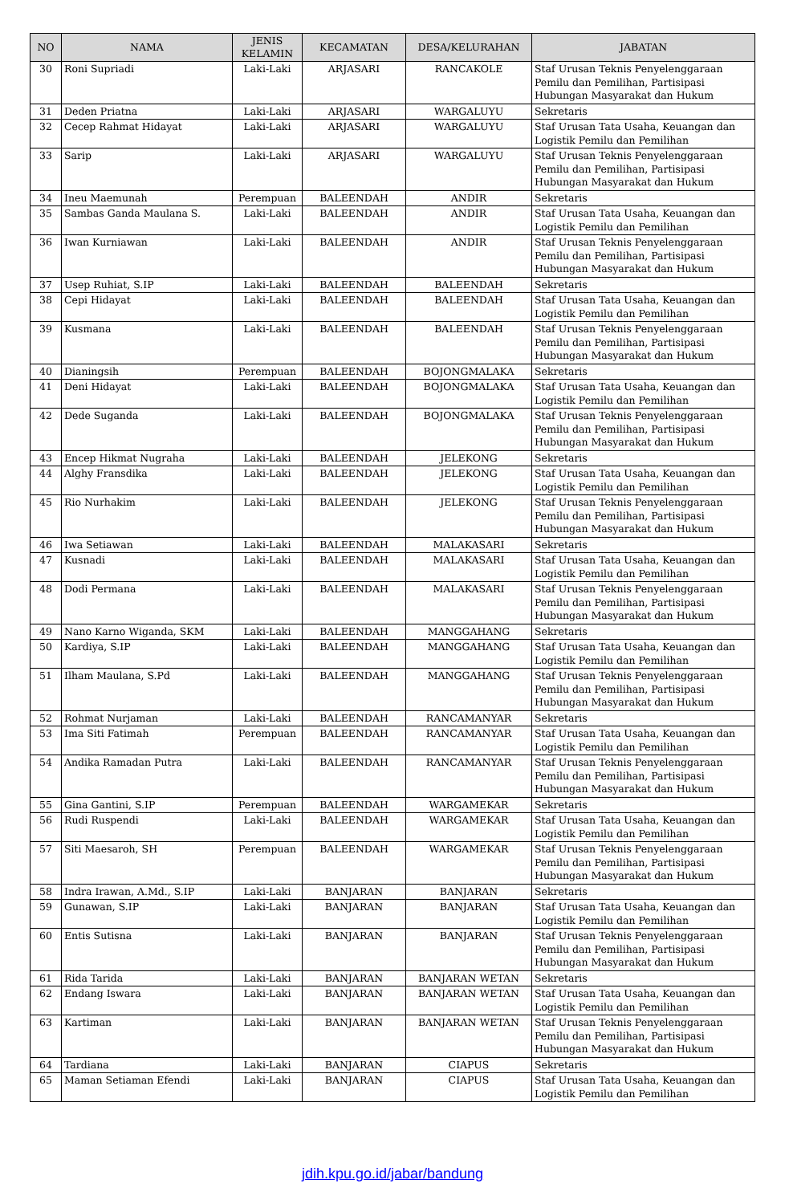| NO | NAMA | JENIS KELAMIN | KECAMATAN | DESA/KELURAHAN | JABATAN |
| --- | --- | --- | --- | --- | --- |
| 30 | Roni Supriadi | Laki-Laki | ARJASARI | RANCAKOLE | Staf Urusan Teknis Penyelenggaraan Pemilu dan Pemilihan, Partisipasi Hubungan Masyarakat dan Hukum |
| 31 | Deden Priatna | Laki-Laki | ARJASARI | WARGALUYU | Sekretaris |
| 32 | Cecep Rahmat Hidayat | Laki-Laki | ARJASARI | WARGALUYU | Staf Urusan Tata Usaha, Keuangan dan Logistik Pemilu dan Pemilihan |
| 33 | Sarip | Laki-Laki | ARJASARI | WARGALUYU | Staf Urusan Teknis Penyelenggaraan Pemilu dan Pemilihan, Partisipasi Hubungan Masyarakat dan Hukum |
| 34 | Ineu Maemunah | Perempuan | BALEENDAH | ANDIR | Sekretaris |
| 35 | Sambas Ganda Maulana S. | Laki-Laki | BALEENDAH | ANDIR | Staf Urusan Tata Usaha, Keuangan dan Logistik Pemilu dan Pemilihan |
| 36 | Iwan Kurniawan | Laki-Laki | BALEENDAH | ANDIR | Staf Urusan Teknis Penyelenggaraan Pemilu dan Pemilihan, Partisipasi Hubungan Masyarakat dan Hukum |
| 37 | Usep Ruhiat, S.IP | Laki-Laki | BALEENDAH | BALEENDAH | Sekretaris |
| 38 | Cepi Hidayat | Laki-Laki | BALEENDAH | BALEENDAH | Staf Urusan Tata Usaha, Keuangan dan Logistik Pemilu dan Pemilihan |
| 39 | Kusmana | Laki-Laki | BALEENDAH | BALEENDAH | Staf Urusan Teknis Penyelenggaraan Pemilu dan Pemilihan, Partisipasi Hubungan Masyarakat dan Hukum |
| 40 | Dianingsih | Perempuan | BALEENDAH | BOJONGMALAKA | Sekretaris |
| 41 | Deni Hidayat | Laki-Laki | BALEENDAH | BOJONGMALAKA | Staf Urusan Tata Usaha, Keuangan dan Logistik Pemilu dan Pemilihan |
| 42 | Dede Suganda | Laki-Laki | BALEENDAH | BOJONGMALAKA | Staf Urusan Teknis Penyelenggaraan Pemilu dan Pemilihan, Partisipasi Hubungan Masyarakat dan Hukum |
| 43 | Encep Hikmat Nugraha | Laki-Laki | BALEENDAH | JELEKONG | Sekretaris |
| 44 | Alghy Fransdika | Laki-Laki | BALEENDAH | JELEKONG | Staf Urusan Tata Usaha, Keuangan dan Logistik Pemilu dan Pemilihan |
| 45 | Rio Nurhakim | Laki-Laki | BALEENDAH | JELEKONG | Staf Urusan Teknis Penyelenggaraan Pemilu dan Pemilihan, Partisipasi Hubungan Masyarakat dan Hukum |
| 46 | Iwa Setiawan | Laki-Laki | BALEENDAH | MALAKASARI | Sekretaris |
| 47 | Kusnadi | Laki-Laki | BALEENDAH | MALAKASARI | Staf Urusan Tata Usaha, Keuangan dan Logistik Pemilu dan Pemilihan |
| 48 | Dodi Permana | Laki-Laki | BALEENDAH | MALAKASARI | Staf Urusan Teknis Penyelenggaraan Pemilu dan Pemilihan, Partisipasi Hubungan Masyarakat dan Hukum |
| 49 | Nano Karno Wiganda, SKM | Laki-Laki | BALEENDAH | MANGGAHANG | Sekretaris |
| 50 | Kardiya, S.IP | Laki-Laki | BALEENDAH | MANGGAHANG | Staf Urusan Tata Usaha, Keuangan dan Logistik Pemilu dan Pemilihan |
| 51 | Ilham Maulana, S.Pd | Laki-Laki | BALEENDAH | MANGGAHANG | Staf Urusan Teknis Penyelenggaraan Pemilu dan Pemilihan, Partisipasi Hubungan Masyarakat dan Hukum |
| 52 | Rohmat Nurjaman | Laki-Laki | BALEENDAH | RANCAMANYAR | Sekretaris |
| 53 | Ima Siti Fatimah | Perempuan | BALEENDAH | RANCAMANYAR | Staf Urusan Tata Usaha, Keuangan dan Logistik Pemilu dan Pemilihan |
| 54 | Andika Ramadan Putra | Laki-Laki | BALEENDAH | RANCAMANYAR | Staf Urusan Teknis Penyelenggaraan Pemilu dan Pemilihan, Partisipasi Hubungan Masyarakat dan Hukum |
| 55 | Gina Gantini, S.IP | Perempuan | BALEENDAH | WARGAMEKAR | Sekretaris |
| 56 | Rudi Ruspendi | Laki-Laki | BALEENDAH | WARGAMEKAR | Staf Urusan Tata Usaha, Keuangan dan Logistik Pemilu dan Pemilihan |
| 57 | Siti Maesaroh, SH | Perempuan | BALEENDAH | WARGAMEKAR | Staf Urusan Teknis Penyelenggaraan Pemilu dan Pemilihan, Partisipasi Hubungan Masyarakat dan Hukum |
| 58 | Indra Irawan, A.Md., S.IP | Laki-Laki | BANJARAN | BANJARAN | Sekretaris |
| 59 | Gunawan, S.IP | Laki-Laki | BANJARAN | BANJARAN | Staf Urusan Tata Usaha, Keuangan dan Logistik Pemilu dan Pemilihan |
| 60 | Entis Sutisna | Laki-Laki | BANJARAN | BANJARAN | Staf Urusan Teknis Penyelenggaraan Pemilu dan Pemilihan, Partisipasi Hubungan Masyarakat dan Hukum |
| 61 | Rida Tarida | Laki-Laki | BANJARAN | BANJARAN WETAN | Sekretaris |
| 62 | Endang Iswara | Laki-Laki | BANJARAN | BANJARAN WETAN | Staf Urusan Tata Usaha, Keuangan dan Logistik Pemilu dan Pemilihan |
| 63 | Kartiman | Laki-Laki | BANJARAN | BANJARAN WETAN | Staf Urusan Teknis Penyelenggaraan Pemilu dan Pemilihan, Partisipasi Hubungan Masyarakat dan Hukum |
| 64 | Tardiana | Laki-Laki | BANJARAN | CIAPUS | Sekretaris |
| 65 | Maman Setiaman Efendi | Laki-Laki | BANJARAN | CIAPUS | Staf Urusan Tata Usaha, Keuangan dan Logistik Pemilu dan Pemilihan |
jdih.kpu.go.id/jabar/bandung